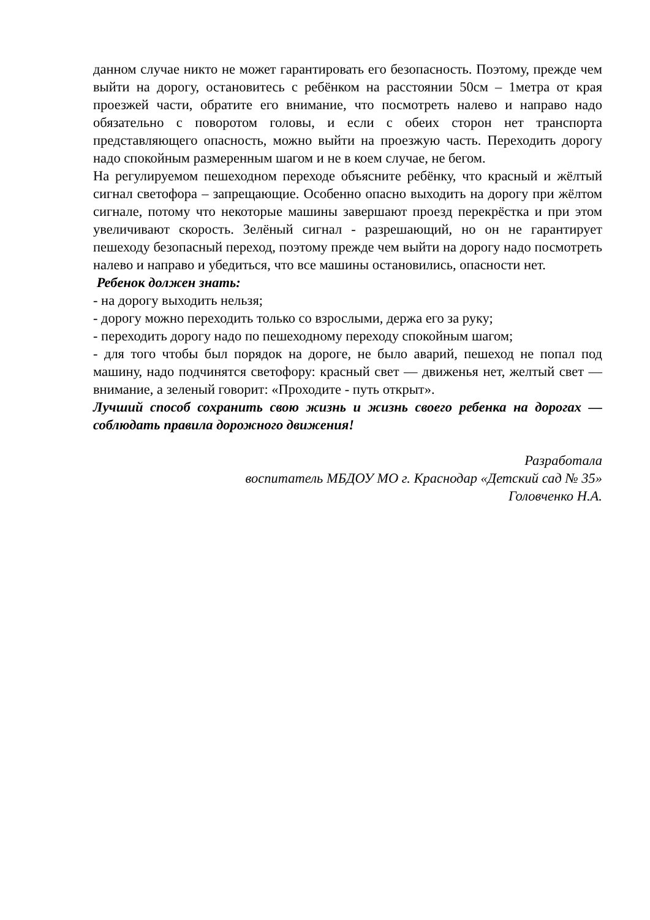данном случае никто не может гарантировать его безопасность. Поэтому, прежде чем выйти на дорогу, остановитесь с ребёнком на расстоянии 50см – 1метра от края проезжей части, обратите его внимание, что посмотреть налево и направо надо обязательно с поворотом головы, и если с обеих сторон нет транспорта представляющего опасность, можно выйти на проезжую часть. Переходить дорогу надо спокойным размеренным шагом и не в коем случае, не бегом.
На регулируемом пешеходном переходе объясните ребёнку, что красный и жёлтый сигнал светофора – запрещающие. Особенно опасно выходить на дорогу при жёлтом сигнале, потому что некоторые машины завершают проезд перекрёстка и при этом увеличивают скорость. Зелёный сигнал - разрешающий, но он не гарантирует пешеходу безопасный переход, поэтому прежде чем выйти на дорогу надо посмотреть налево и направо и убедиться, что все машины остановились, опасности нет.
Ребенок должен знать:
- на дорогу выходить нельзя;
- дорогу можно переходить только со взрослыми, держа его за руку;
- переходить дорогу надо по пешеходному переходу спокойным шагом;
- для того чтобы был порядок на дороге, не было аварий, пешеход не попал под машину, надо подчинятся светофору: красный свет — движенья нет, желтый свет — внимание, а зеленый говорит: «Проходите - путь открыт».
Лучший способ сохранить свою жизнь и жизнь своего ребенка на дорогах — соблюдать правила дорожного движения!
Разработала
воспитатель МБДОУ МО г. Краснодар «Детский сад № 35»
Головченко Н.А.